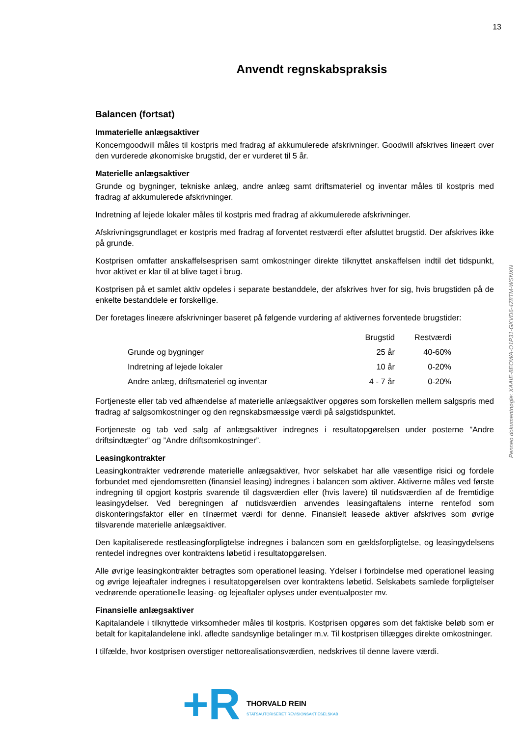13
Anvendt regnskabspraksis
Balancen (fortsat)
Immaterielle anlægsaktiver
Koncerngoodwill måles til kostpris med fradrag af akkumulerede afskrivninger. Goodwill afskrives lineært over den vurderede økonomiske brugstid, der er vurderet til 5 år.
Materielle anlægsaktiver
Grunde og bygninger, tekniske anlæg, andre anlæg samt driftsmateriel og inventar måles til kostpris med fradrag af akkumulerede afskrivninger.
Indretning af lejede lokaler måles til kostpris med fradrag af akkumulerede afskrivninger.
Afskrivningsgrundlaget er kostpris med fradrag af forventet restværdi efter afsluttet brugstid. Der afskrives ikke på grunde.
Kostprisen omfatter anskaffelsesprisen samt omkostninger direkte tilknyttet anskaffelsen indtil det tidspunkt, hvor aktivet er klar til at blive taget i brug.
Kostprisen på et samlet aktiv opdeles i separate bestanddele, der afskrives hver for sig, hvis brugstiden på de enkelte bestanddele er forskellige.
Der foretages lineære afskrivninger baseret på følgende vurdering af aktivernes forventede brugstider:
| | Brugstid | Restværdi |
| --- | --- | --- |
| Grunde og bygninger | 25 år | 40-60% |
| Indretning af lejede lokaler | 10 år | 0-20% |
| Andre anlæg, driftsmateriel og inventar | 4 - 7 år | 0-20% |
Fortjeneste eller tab ved afhændelse af materielle anlægsaktiver opgøres som forskellen mellem salgspris med fradrag af salgsomkostninger og den regnskabsmæssige værdi på salgstidspunktet.
Fortjeneste og tab ved salg af anlægsaktiver indregnes i resultatopgørelsen under posterne ”Andre driftsindtægter” og ”Andre driftsomkostninger”.
Leasingkontrakter
Leasingkontrakter vedrørende materielle anlægsaktiver, hvor selskabet har alle væsentlige risici og fordele forbundet med ejendomsretten (finansiel leasing) indregnes i balancen som aktiver. Aktiverne måles ved første indregning til opgjort kostpris svarende til dagsværdien eller (hvis lavere) til nutidsværdien af de fremtidige leasingydelser. Ved beregningen af nutidsværdien anvendes leasingaftalens interne rentefod som diskonteringsfaktor eller en tilnærmet værdi for denne. Finansielt leasede aktiver afskrives som øvrige tilsvarende materielle anlægsaktiver.
Den kapitaliserede restleasingforpligtelse indregnes i balancen som en gældsforpligtelse, og leasingydelsens rentedel indregnes over kontraktens løbetid i resultatopgørelsen.
Alle øvrige leasingkontrakter betragtes som operationel leasing. Ydelser i forbindelse med operationel leasing og øvrige lejeaftaler indregnes i resultatopgørelsen over kontraktens løbetid. Selskabets samlede forpligtelser vedrørende operationelle leasing- og lejeaftaler oplyses under eventualposter mv.
Finansielle anlægsaktiver
Kapitalandele i tilknyttede virksomheder måles til kostpris. Kostprisen opgøres som det faktiske beløb som er betalt for kapitalandelene inkl. afledte sandsynlige betalinger m.v. Til kostprisen tillægges direkte omkostninger.
I tilfælde, hvor kostprisen overstiger nettorealisationsværdien, nedskrives til denne lavere værdi.
Penneo dokumentnøgle: XAAIE-8EOWA-O1P31-GKVD6-4Z8TM-WSNXN
+R
THORVALD REIN
STATSAUTORISERET REVISIONSAKTIESELSKAB